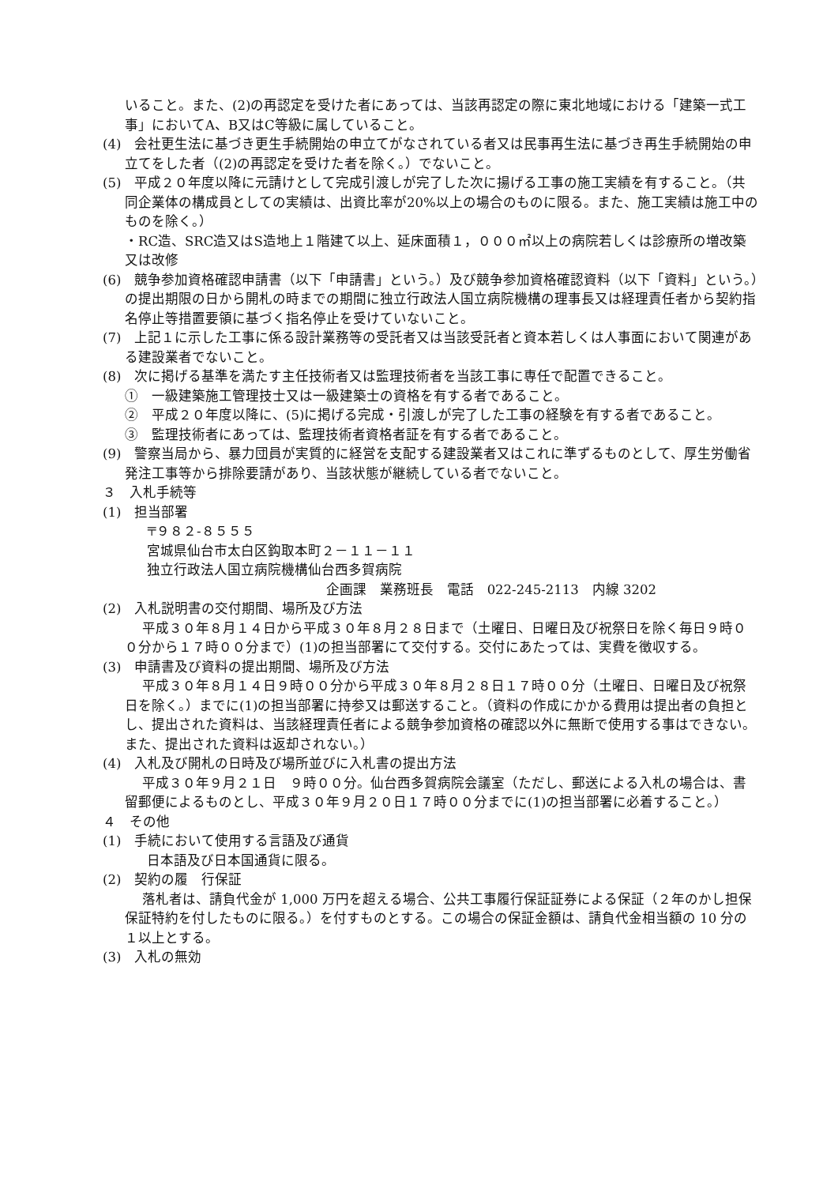いること。また、(2)の再認定を受けた者にあっては、当該再認定の際に東北地域における「建築一式工事」においてA、B又はC等級に属していること。
(4)　会社更生法に基づき更生手続開始の申立てがなされている者又は民事再生法に基づき再生手続開始の申立てをした者（(2)の再認定を受けた者を除く。）でないこと。
(5)　平成２０年度以降に元請けとして完成引渡しが完了した次に揚げる工事の施工実績を有すること。（共同企業体の構成員としての実績は、出資比率が20%以上の場合のものに限る。また、施工実績は施工中のものを除く。）
・RC造、SRC造又はS造地上１階建て以上、延床面積１，０００㎡以上の病院若しくは診療所の増改築又は改修
(6)　競争参加資格確認申請書（以下「申請書」という。）及び競争参加資格確認資料（以下「資料」という。）の提出期限の日から開札の時までの期間に独立行政法人国立病院機構の理事長又は経理責任者から契約指名停止等措置要領に基づく指名停止を受けていないこと。
(7)　上記１に示した工事に係る設計業務等の受託者又は当該受託者と資本若しくは人事面において関連がある建設業者でないこと。
(8)　次に掲げる基準を満たす主任技術者又は監理技術者を当該工事に専任で配置できること。
①　一級建築施工管理技士又は一級建築士の資格を有する者であること。
②　平成２０年度以降に、(5)に掲げる完成・引渡しが完了した工事の経験を有する者であること。
③　監理技術者にあっては、監理技術者資格者証を有する者であること。
(9)　警察当局から、暴力団員が実質的に経営を支配する建設業者又はこれに準ずるものとして、厚生労働省発注工事等から排除要請があり、当該状態が継続している者でないこと。
３　入札手続等
(1)　担当部署
〒９８２-８５５５
宮城県仙台市太白区鈎取本町２－１１－１１
独立行政法人国立病院機構仙台西多賀病院
企画課　業務班長　電話　022-245-2113　内線 3202
(2)　入札説明書の交付期間、場所及び方法
平成３０年８月１４日から平成３０年８月２８日まで（土曜日、日曜日及び祝祭日を除く毎日９時００分から１７時００分まで）(1)の担当部署にて交付する。交付にあたっては、実費を徴収する。
(3)　申請書及び資料の提出期間、場所及び方法
平成３０年８月１４日９時００分から平成３０年８月２８日１７時００分（土曜日、日曜日及び祝祭日を除く。）までに(1)の担当部署に持参又は郵送すること。（資料の作成にかかる費用は提出者の負担とし、提出された資料は、当該経理責任者による競争参加資格の確認以外に無断で使用する事はできない。また、提出された資料は返却されない。）
(4)　入札及び開札の日時及び場所並びに入札書の提出方法
平成３０年９月２１日　９時００分。仙台西多賀病院会議室（ただし、郵送による入札の場合は、書留郵便によるものとし、平成３０年９月２０日１７時００分までに(1)の担当部署に必着すること。）
４　その他
(1)　手続において使用する言語及び通貨
日本語及び日本国通貨に限る。
(2)　契約の履　行保証
落札者は、請負代金が 1,000 万円を超える場合、公共工事履行保証証券による保証（２年のかし担保保証特約を付したものに限る。）を付すものとする。この場合の保証金額は、請負代金相当額の 10 分の１以上とする。
(3)　入札の無効